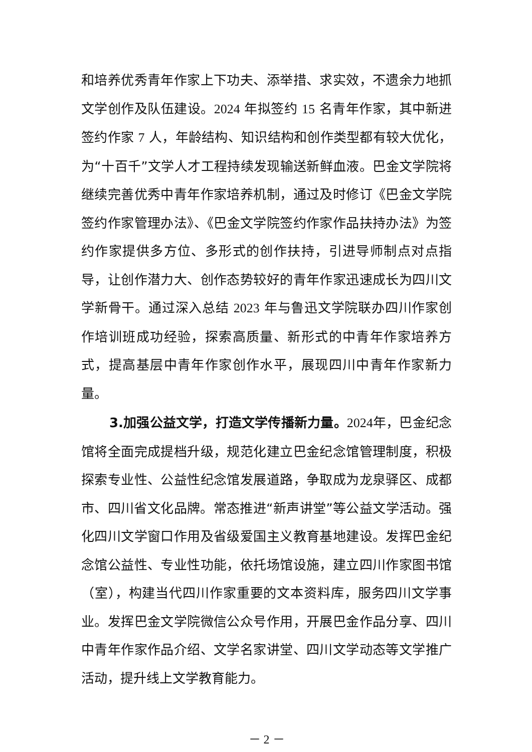和培养优秀青年作家上下功夫、添举措、求实效，不遗余力地抓文学创作及队伍建设。2024 年拟签约 15 名青年作家，其中新进签约作家 7 人，年龄结构、知识结构和创作类型都有较大优化，为“十百千”文学人才工程持续发现输送新鲜血液。巴金文学院将继续完善优秀中青年作家培养机制，通过及时修订《巴金文学院签约作家管理办法》、《巴金文学院签约作家作品扶持办法》为签约作家提供多方位、多形式的创作扶持，引进导师制点对点指导，让创作潜力大、创作态势较好的青年作家迅速成长为四川文学新骨干。通过深入总结 2023 年与鲁迅文学院联办四川作家创作培训班成功经验，探索高质量、新形式的中青年作家培养方式，提高基层中青年作家创作水平，展现四川中青年作家新力量。
3.加强公益文学，打造文学传播新力量。2024年，巴金纪念馆将全面完成提档升级，规范化建立巴金纪念馆管理制度，积极探索专业性、公益性纪念馆发展道路，争取成为龙泉驿区、成都市、四川省文化品牌。常态推进“新声讲堂”等公益文学活动。强化四川文学窗口作用及省级爱国主义教育基地建设。发挥巴金纪念馆公益性、专业性功能，依托场馆设施，建立四川作家图书馆（室），构建当代四川作家重要的文本资料库，服务四川文学事业。发挥巴金文学院微信公众号作用，开展巴金作品分享、四川中青年作家作品介绍、文学名家讲堂、四川文学动态等文学推广活动，提升线上文学教育能力。
－ 2 －